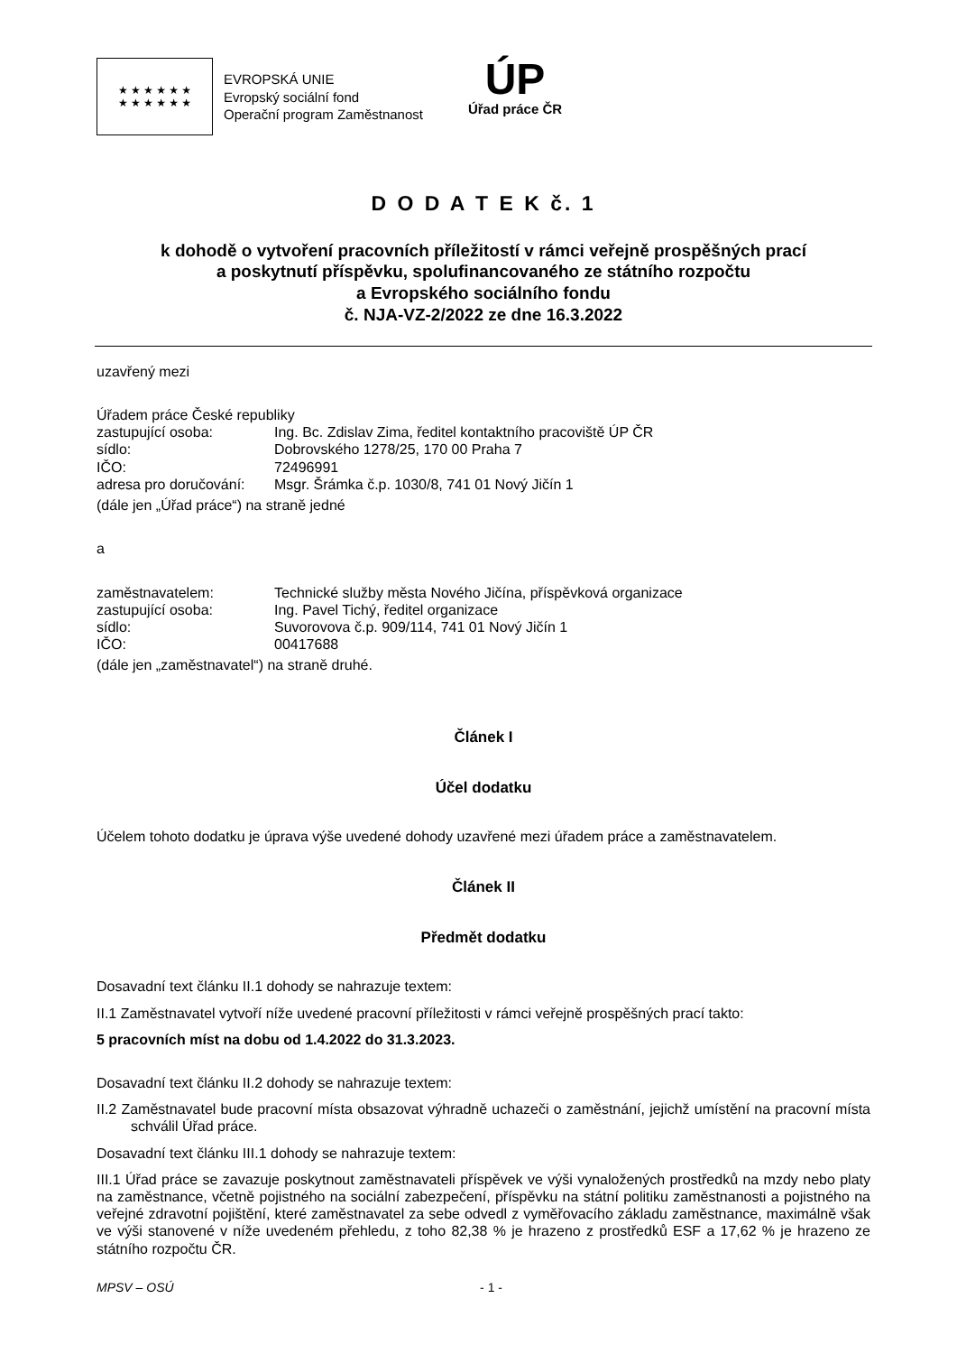★ ★ ★ ★ ★ ★
★ ★ ★ ★ ★ ★
EVROPSKÁ UNIE
Evropský sociální fond
Operační program Zaměstnanost
ÚP
Úřad práce ČR
D O D A T E K č. 1
k dohodě o vytvoření pracovních příležitostí v rámci veřejně prospěšných prací
a poskytnutí příspěvku, spolufinancovaného ze státního rozpočtu
a Evropského sociálního fondu
č. NJA-VZ-2/2022 ze dne 16.3.2022
uzavřený mezi
Úřadem práce České republiky
zastupující osoba: Ing. Bc. Zdislav Zima, ředitel kontaktního pracoviště ÚP ČR
sídlo: Dobrovského 1278/25, 170 00 Praha 7
IČO: 72496991
adresa pro doručování: Msgr. Šrámka č.p. 1030/8, 741 01 Nový Jičín 1
(dále jen „Úřad práce“) na straně jedné
a
zaměstnavatelem: Technické služby města Nového Jičína, příspěvková organizace
zastupující osoba: Ing. Pavel Tichý, ředitel organizace
sídlo: Suvorovova č.p. 909/114, 741 01 Nový Jičín 1
IČO: 00417688
(dále jen „zaměstnavatel“) na straně druhé.
Článek I
Účel dodatku
Účelem tohoto dodatku je úprava výše uvedené dohody uzavřené mezi úřadem práce a zaměstnavatelem.
Článek II
Předmět dodatku
Dosavadní text článku II.1 dohody se nahrazuje textem:
II.1 Zaměstnavatel vytvoří níže uvedené pracovní příležitosti v rámci veřejně prospěšných prací takto:
5 pracovních míst na dobu od 1.4.2022 do 31.3.2023.
Dosavadní text článku II.2 dohody se nahrazuje textem:
II.2 Zaměstnavatel bude pracovní místa obsazovat výhradně uchazeči o zaměstnání, jejichž umístění na pracovní místa schválil Úřad práce.
Dosavadní text článku III.1 dohody se nahrazuje textem:
III.1 Úřad práce se zavazuje poskytnout zaměstnavateli příspěvek ve výši vynaložených prostředků na mzdy nebo platy na zaměstnance, včetně pojistného na sociální zabezpečení, příspěvku na státní politiku zaměstnanosti a pojistného na veřejné zdravotní pojištění, které zaměstnavatel za sebe odvedl z vyměřovacího základu zaměstnance, maximálně však ve výši stanovené v níže uvedeném přehledu, z toho 82,38 % je hrazeno z prostředků ESF a 17,62 % je hrazeno ze státního rozpočtu ČR.
MPSV – OSÚ - 1 -